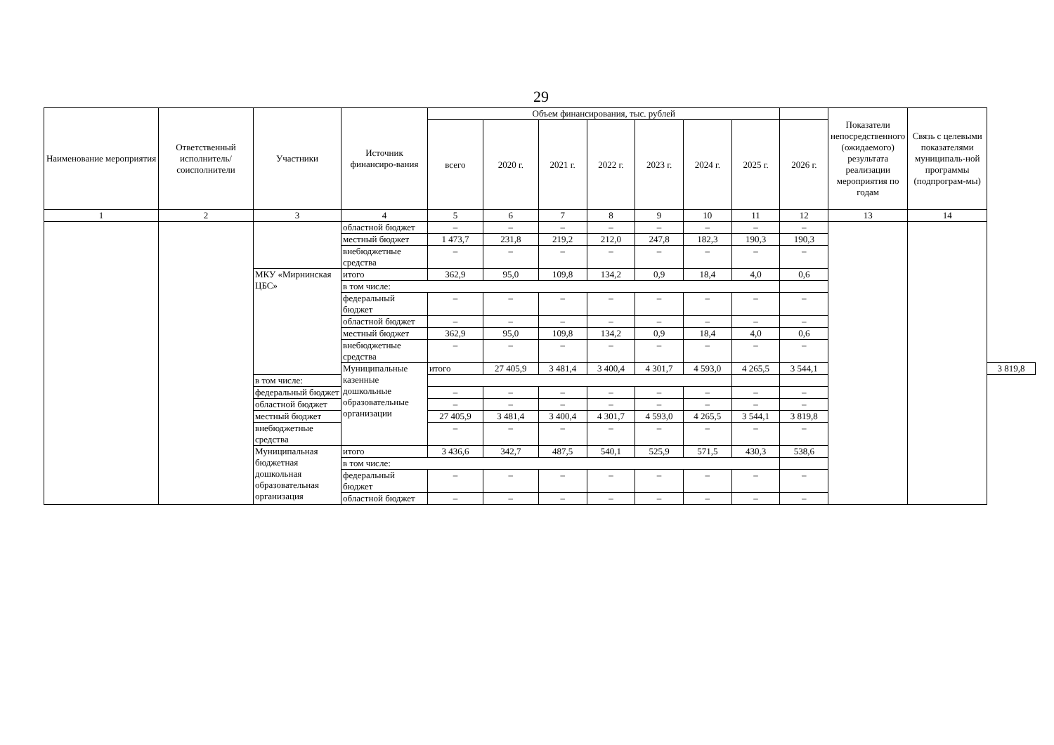29
| Наименование мероприятия | Ответственный исполнитель/ соисполнители | Участники | Источник финансиро-вания | Объем финансирования, тыс. рублей | | | | | | | | Показатели непосредственного (ожидаемого) результата реализации мероприятия по годам | Связь с целевыми показателями муниципаль-ной программы (подпрограм-мы) | |
| --- | --- | --- | --- | --- | --- | --- | --- | --- | --- | --- | --- | --- | --- | --- |
| | | | | всего | 2020 г. | 2021 г. | 2022 г. | 2023 г. | 2024 г. | 2025 г. | 2026 г. | | | |
| 1 | 2 | 3 | 4 | 5 | 6 | 7 | 8 | 9 | 10 | 11 | 12 | 13 | 14 | |
| | | | областной бюджет | – | – | – | – | – | – | – | – | | | |
| | | | местный бюджет | 1 473,7 | 231,8 | 219,2 | 212,0 | 247,8 | 182,3 | 190,3 | 190,3 | | | |
| | | | внебюджетные средства | – | – | – | – | – | – | – | – | | | |
| | | МКУ «Мирнинская ЦБС» | итого | 362,9 | 95,0 | 109,8 | 134,2 | 0,9 | 18,4 | 4,0 | 0,6 | | | |
| | | | в том числе: | | | | | | | | | | | |
| | | | федеральный бюджет | – | – | – | – | – | – | – | – | | | |
| | | | областной бюджет | – | – | – | – | – | – | – | – | | | |
| | | | местный бюджет | 362,9 | 95,0 | 109,8 | 134,2 | 0,9 | 18,4 | 4,0 | 0,6 | | | |
| | | | внебюджетные средства | – | – | – | – | – | – | – | – | | | |
| | | | Муниципальные казенные дошкольные образовательные организации | итого | 27 405,9 | 3 481,4 | 3 400,4 | 4 301,7 | 4 593,0 | 4 265,5 | 3 544,1 | | | 3 819,8 |
| | | в том числе: | | | | | | | | | | | | |
| | | федеральный бюджет | | – | – | – | – | – | – | – | – | | | |
| | | областной бюджет | | – | – | – | – | – | – | – | – | | | |
| | | местный бюджет | | 27 405,9 | 3 481,4 | 3 400,4 | 4 301,7 | 4 593,0 | 4 265,5 | 3 544,1 | 3 819,8 | | | |
| | | внебюджетные средства | | – | – | – | – | – | – | – | – | | | |
| | | Муниципальная бюджетная дошкольная образовательная организация | итого | 3 436,6 | 342,7 | 487,5 | 540,1 | 525,9 | 571,5 | 430,3 | 538,6 | | | |
| | | | в том числе: | | | | | | | | | | | |
| | | | федеральный бюджет | – | – | – | – | – | – | – | – | | | |
| | | | областной бюджет | – | – | – | – | – | – | – | – | | | |